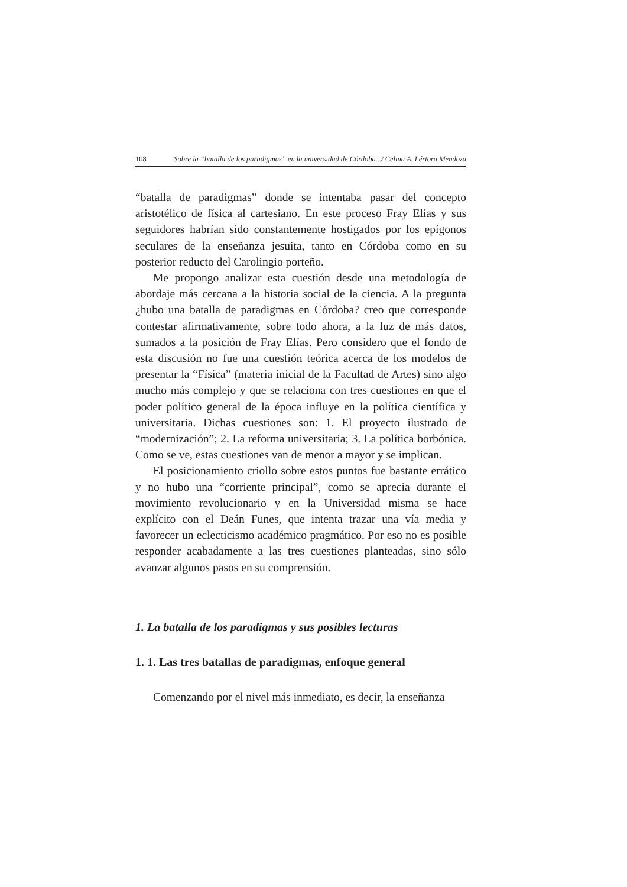108 Sobre la “batalla de los paradigmas” en la universidad de Córdoba.../ Celina A. Lértora Mendoza
“batalla de paradigmas” donde se intentaba pasar del concepto aristotélico de física al cartesiano. En este proceso Fray Elías y sus seguidores habrían sido constantemente hostigados por los epígonos seculares de la enseñanza jesuita, tanto en Córdoba como en su posterior reducto del Carolingio porteño.
Me propongo analizar esta cuestión desde una metodología de abordaje más cercana a la historia social de la ciencia. A la pregunta ¿hubo una batalla de paradigmas en Córdoba? creo que corresponde contestar afirmativamente, sobre todo ahora, a la luz de más datos, sumados a la posición de Fray Elías. Pero considero que el fondo de esta discusión no fue una cuestión teórica acerca de los modelos de presentar la “Física” (materia inicial de la Facultad de Artes) sino algo mucho más complejo y que se relaciona con tres cuestiones en que el poder político general de la época influye en la política científica y universitaria. Dichas cuestiones son: 1. El proyecto ilustrado de “modernización”; 2. La reforma universitaria; 3. La política borbónica. Como se ve, estas cuestiones van de menor a mayor y se implican.
El posicionamiento criollo sobre estos puntos fue bastante errático y no hubo una “corriente principal”, como se aprecia durante el movimiento revolucionario y en la Universidad misma se hace explícito con el Deán Funes, que intenta trazar una vía media y favorecer un eclecticismo académico pragmático. Por eso no es posible responder acabadamente a las tres cuestiones planteadas, sino sólo avanzar algunos pasos en su comprensión.
1. La batalla de los paradigmas y sus posibles lecturas
1. 1. Las tres batallas de paradigmas, enfoque general
Comenzando por el nivel más inmediato, es decir, la enseñanza